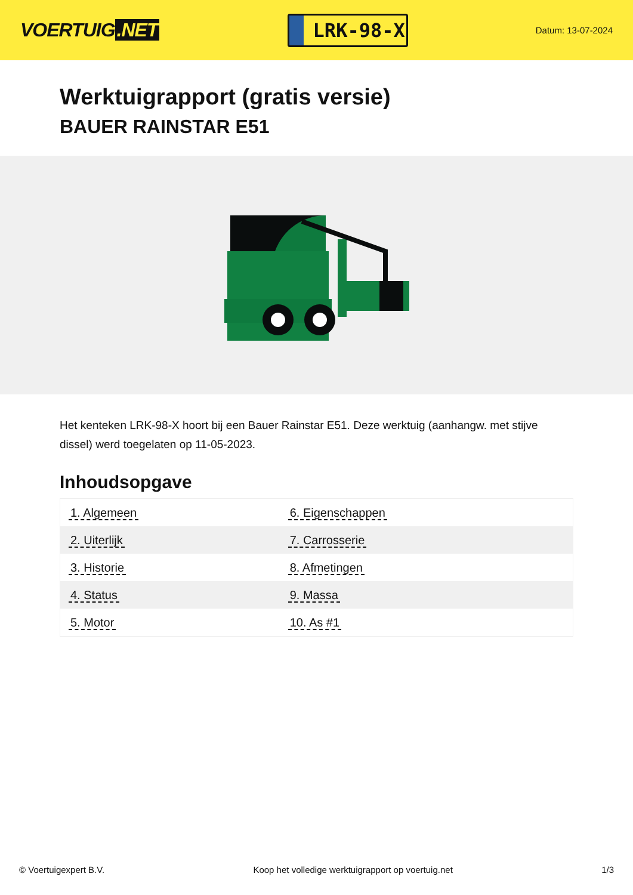VOERTUIG.NET
LRK-98-X
Datum: 13-07-2024
Werktuigrapport (gratis versie)
BAUER RAINSTAR E51
Het kenteken LRK-98-X hoort bij een Bauer Rainstar E51. Deze werktuig (aanhangw. met stijve dissel) werd toegelaten op 11-05-2023.
Inhoudsopgave
| 1. Algemeen | 6. Eigenschappen |
| 2. Uiterlijk | 7. Carrosserie |
| 3. Historie | 8. Afmetingen |
| 4. Status | 9. Massa |
| 5. Motor | 10. As #1 |
© Voertuigexpert B.V. Koop het volledige werktuigrapport op voertuig.net 1/3